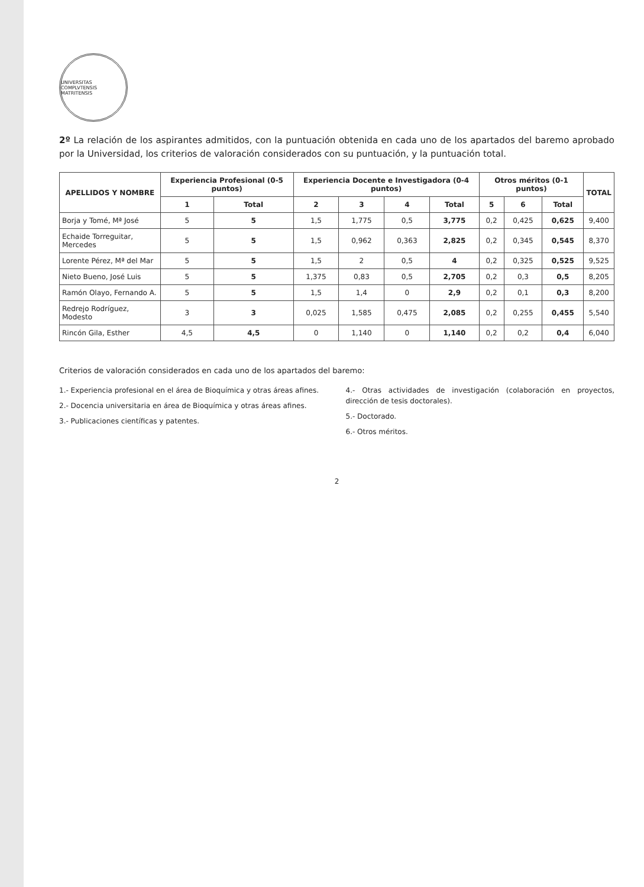UNIVERSITAS COMPLVTENSIS MATRITENSIS
2º La relación de los aspirantes admitidos, con la puntuación obtenida en cada uno de los apartados del baremo aprobado por la Universidad, los criterios de valoración considerados con su puntuación, y la puntuación total.
| APELLIDOS Y NOMBRE | Experiencia Profesional (0-5 puntos) | | Experiencia Docente e Investigadora (0-4 puntos) | | | | Otros méritos (0-1 puntos) | | | TOTAL |
| --- | --- | --- | --- | --- | --- | --- | --- | --- | --- | --- |
| | 1 | Total | 2 | 3 | 4 | Total | 5 | 6 | Total | |
| Borja y Tomé, Mª José | 5 | 5 | 1,5 | 1,775 | 0,5 | 3,775 | 0,2 | 0,425 | 0,625 | 9,400 |
| Echaide Torreguitar, Mercedes | 5 | 5 | 1,5 | 0,962 | 0,363 | 2,825 | 0,2 | 0,345 | 0,545 | 8,370 |
| Lorente Pérez, Mª del Mar | 5 | 5 | 1,5 | 2 | 0,5 | 4 | 0,2 | 0,325 | 0,525 | 9,525 |
| Nieto Bueno, José Luis | 5 | 5 | 1,375 | 0,83 | 0,5 | 2,705 | 0,2 | 0,3 | 0,5 | 8,205 |
| Ramón Olayo, Fernando A. | 5 | 5 | 1,5 | 1,4 | 0 | 2,9 | 0,2 | 0,1 | 0,3 | 8,200 |
| Redrejo Rodríguez, Modesto | 3 | 3 | 0,025 | 1,585 | 0,475 | 2,085 | 0,2 | 0,255 | 0,455 | 5,540 |
| Rincón Gila, Esther | 4,5 | 4,5 | 0 | 1,140 | 0 | 1,140 | 0,2 | 0,2 | 0,4 | 6,040 |
Criterios de valoración considerados en cada uno de los apartados del baremo:
1.- Experiencia profesional en el área de Bioquímica y otras áreas afines.
2.- Docencia universitaria en área de Bioquímica y otras áreas afines.
3.- Publicaciones científicas y patentes.
4.- Otras actividades de investigación (colaboración en proyectos, dirección de tesis doctorales).
5.- Doctorado.
6.- Otros méritos.
2